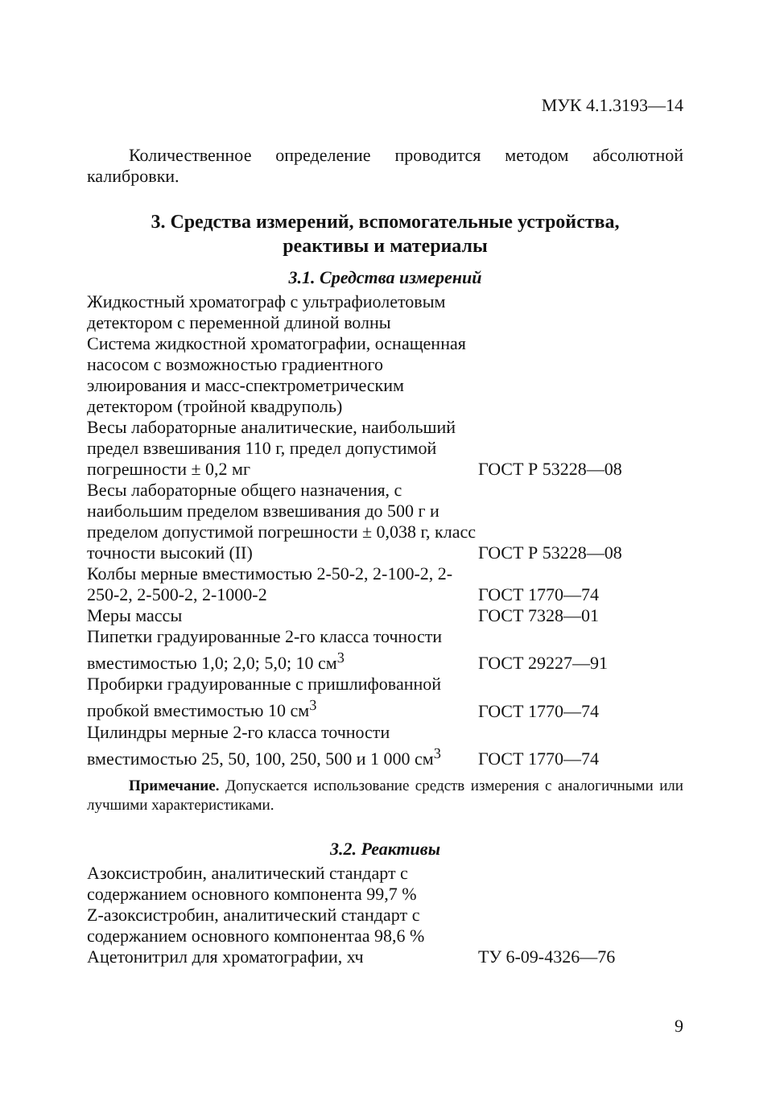МУК 4.1.3193—14
Количественное определение проводится методом абсолютной калибровки.
3. Средства измерений, вспомогательные устройства,
реактивы и материалы
3.1. Средства измерений
| Жидкостный хроматограф с ультрафиолетовым детектором с переменной длиной волны | |
| Система жидкостной хроматографии, оснащенная насосом с возможностью градиентного элюирования и масс-спектрометрическим детектором (тройной квадруполь) | |
| Весы лабораторные аналитические, наибольший предел взвешивания 110 г, предел допустимой погрешности ± 0,2 мг | ГОСТ Р 53228—08 |
| Весы лабораторные общего назначения, с наибольшим пределом взвешивания до 500 г и пределом допустимой погрешности ± 0,038 г, класс точности высокий (II) | ГОСТ Р 53228—08 |
| Колбы мерные вместимостью 2-50-2, 2-100-2, 2-250-2, 2-500-2, 2-1000-2 | ГОСТ 1770—74 |
| Меры массы | ГОСТ 7328—01 |
| Пипетки градуированные 2-го класса точности вместимостью 1,0; 2,0; 5,0; 10 см<sup>3</sup> | ГОСТ 29227—91 |
| Пробирки градуированные с пришлифованной пробкой вместимостью 10 см<sup>3</sup> | ГОСТ 1770—74 |
| Цилиндры мерные 2-го класса точности вместимостью 25, 50, 100, 250, 500 и 1 000 см<sup>3</sup> | ГОСТ 1770—74 |
Примечание. Допускается использование средств измерения с аналогичными или лучшими характеристиками.
3.2. Реактивы
| Азоксистробин, аналитический стандарт с содержанием основного компонента 99,7 % | |
| Z-азоксистробин, аналитический стандарт с содержанием основного компонентаа 98,6 % | |
| Ацетонитрил для хроматографии, хч | ТУ 6-09-4326—76 |
9